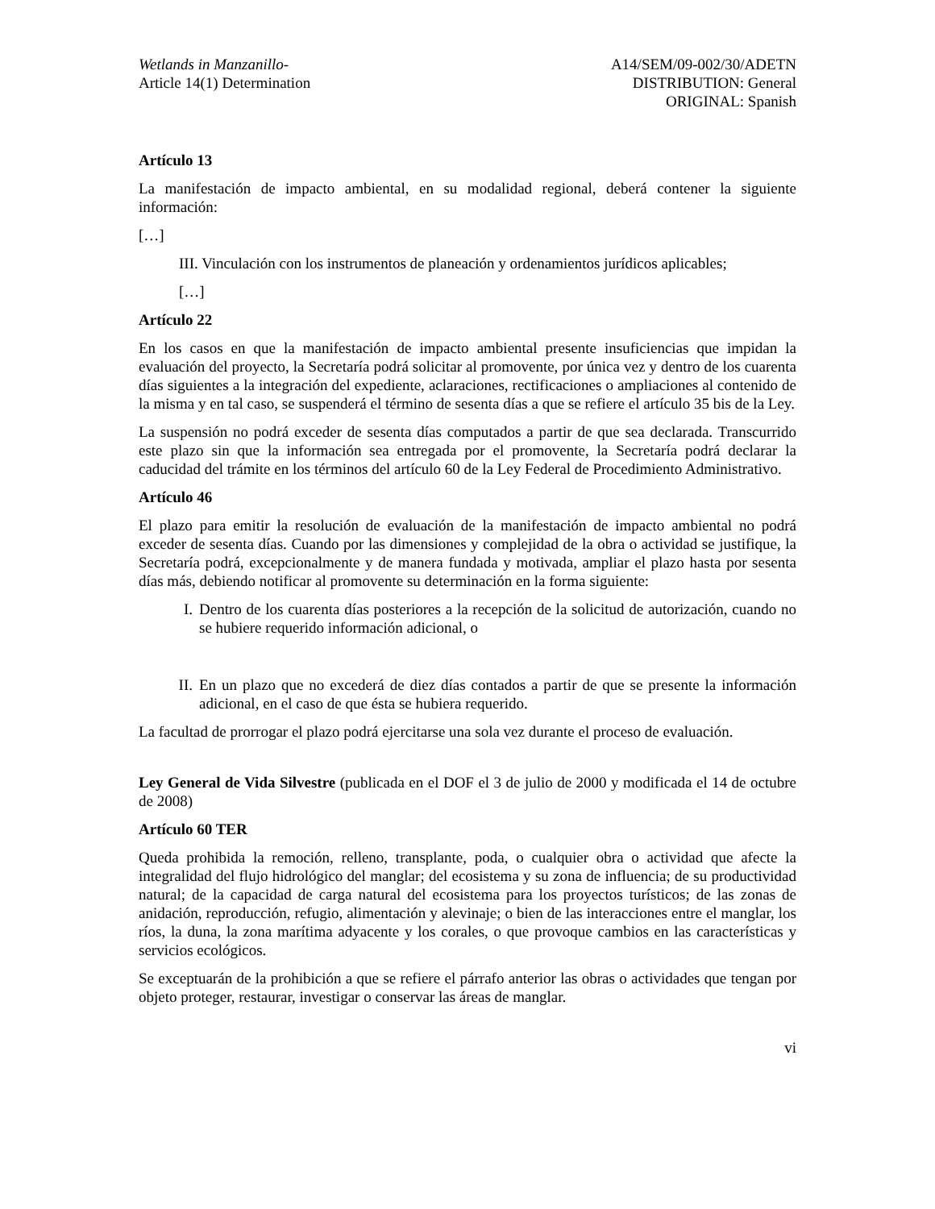Wetlands in Manzanillo-
Article 14(1) Determination
A14/SEM/09-002/30/ADETN
DISTRIBUTION: General
ORIGINAL: Spanish
Artículo 13
La manifestación de impacto ambiental, en su modalidad regional, deberá contener la siguiente información:
[…]
III. Vinculación con los instrumentos de planeación y ordenamientos jurídicos aplicables;
[…]
Artículo 22
En los casos en que la manifestación de impacto ambiental presente insuficiencias que impidan la evaluación del proyecto, la Secretaría podrá solicitar al promovente, por única vez y dentro de los cuarenta días siguientes a la integración del expediente, aclaraciones, rectificaciones o ampliaciones al contenido de la misma y en tal caso, se suspenderá el término de sesenta días a que se refiere el artículo 35 bis de la Ley.
La suspensión no podrá exceder de sesenta días computados a partir de que sea declarada. Transcurrido este plazo sin que la información sea entregada por el promovente, la Secretaría podrá declarar la caducidad del trámite en los términos del artículo 60 de la Ley Federal de Procedimiento Administrativo.
Artículo 46
El plazo para emitir la resolución de evaluación de la manifestación de impacto ambiental no podrá exceder de sesenta días. Cuando por las dimensiones y complejidad de la obra o actividad se justifique, la Secretaría podrá, excepcionalmente y de manera fundada y motivada, ampliar el plazo hasta por sesenta días más, debiendo notificar al promovente su determinación en la forma siguiente:
I. Dentro de los cuarenta días posteriores a la recepción de la solicitud de autorización, cuando no se hubiere requerido información adicional, o
II. En un plazo que no excederá de diez días contados a partir de que se presente la información adicional, en el caso de que ésta se hubiera requerido.
La facultad de prorrogar el plazo podrá ejercitarse una sola vez durante el proceso de evaluación.
Ley General de Vida Silvestre (publicada en el DOF el 3 de julio de 2000 y modificada el 14 de octubre de 2008)
Artículo 60 TER
Queda prohibida la remoción, relleno, transplante, poda, o cualquier obra o actividad que afecte la integralidad del flujo hidrológico del manglar; del ecosistema y su zona de influencia; de su productividad natural; de la capacidad de carga natural del ecosistema para los proyectos turísticos; de las zonas de anidación, reproducción, refugio, alimentación y alevinaje; o bien de las interacciones entre el manglar, los ríos, la duna, la zona marítima adyacente y los corales, o que provoque cambios en las características y servicios ecológicos.
Se exceptuarán de la prohibición a que se refiere el párrafo anterior las obras o actividades que tengan por objeto proteger, restaurar, investigar o conservar las áreas de manglar.
vi